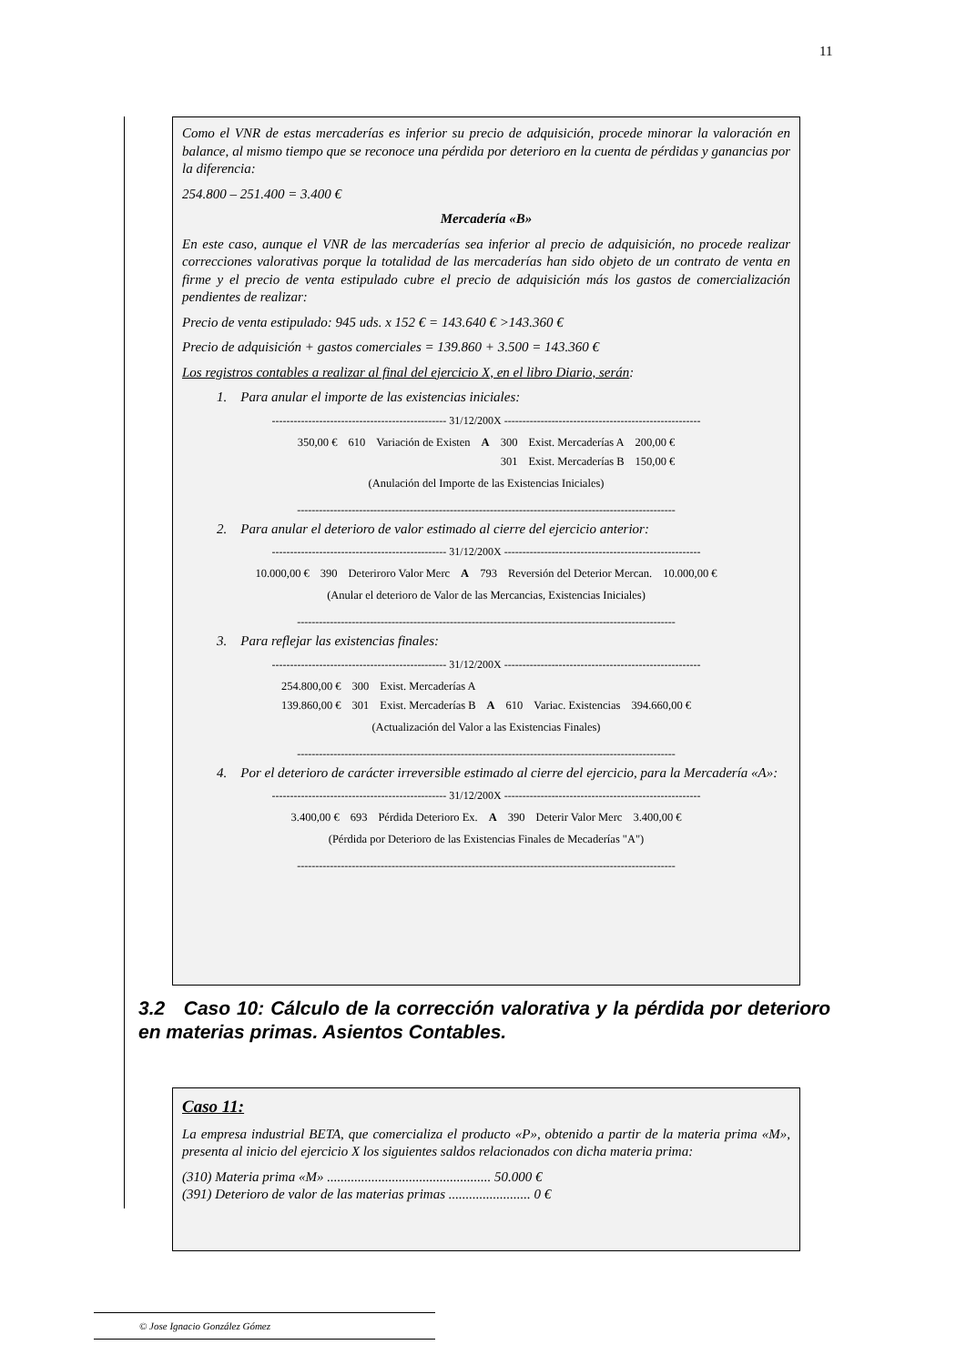11
Como el VNR de estas mercaderías es inferior su precio de adquisición, procede minorar la valoración en balance, al mismo tiempo que se reconoce una pérdida por deterioro en la cuenta de pérdidas y ganancias por la diferencia:
254.800 – 251.400 = 3.400 €
Mercadería «B»
En este caso, aunque el VNR de las mercaderías sea inferior al precio de adquisición, no procede realizar correcciones valorativas porque la totalidad de las mercaderías han sido objeto de un contrato de venta en firme y el precio de venta estipulado cubre el precio de adquisición más los gastos de comercialización pendientes de realizar:
Precio de venta estipulado: 945 uds. x 152 € = 143.640 € >143.360 €
Precio de adquisición + gastos comerciales = 139.860 + 3.500 = 143.360 €
Los registros contables a realizar al final del ejercicio X, en el libro Diario, serán:
1. Para anular el importe de las existencias iniciales:
------------------------------------------------ 31/12/200X ------------------------------------------------------
| 350,00 € | 610 | Variación de Existen | A | 300 | Exist. Mercaderías A | 200,00 € |
| | | | | 301 | Exist. Mercaderías B | 150,00 € |
(Anulación del Importe de las Existencias Iniciales)
--------------------------------------------------------------------------------------------------------
2. Para anular el deterioro de valor estimado al cierre del ejercicio anterior:
------------------------------------------------ 31/12/200X ------------------------------------------------------
| 10.000,00 € | 390 | Deteriroro Valor Merc | A | 793 | Reversión del Deterior Mercan. | 10.000,00 € |
(Anular el deterioro de Valor de las Mercancias, Existencias Iniciales)
--------------------------------------------------------------------------------------------------------
3. Para reflejar las existencias finales:
------------------------------------------------ 31/12/200X ------------------------------------------------------
| 254.800,00 € | 300 | Exist. Mercaderías A | | | | |
| 139.860,00 € | 301 | Exist. Mercaderías B | A | 610 | Variac. Existencias | 394.660,00 € |
(Actualización del Valor a las Existencias Finales)
--------------------------------------------------------------------------------------------------------
4. Por el deterioro de carácter irreversible estimado al cierre del ejercicio, para la Mercadería «A»:
------------------------------------------------ 31/12/200X ------------------------------------------------------
| 3.400,00 € | 693 | Pérdida Deterioro Ex. | A | 390 | Deterir Valor Merc | 3.400,00 € |
(Pérdida por Deterioro de las Existencias Finales de Mecaderías "A")
--------------------------------------------------------------------------------------------------------
3.2 Caso 10: Cálculo de la corrección valorativa y la pérdida por deterioro en materias primas. Asientos Contables.
Caso 11:
La empresa industrial BETA, que comercializa el producto «P», obtenido a partir de la materia prima «M», presenta al inicio del ejercicio X los siguientes saldos relacionados con dicha materia prima:
(310) Materia prima «M» ................................................ 50.000 €
(391) Deterioro de valor de las materias primas ........................ 0 €
© Jose Ignacio González Gómez